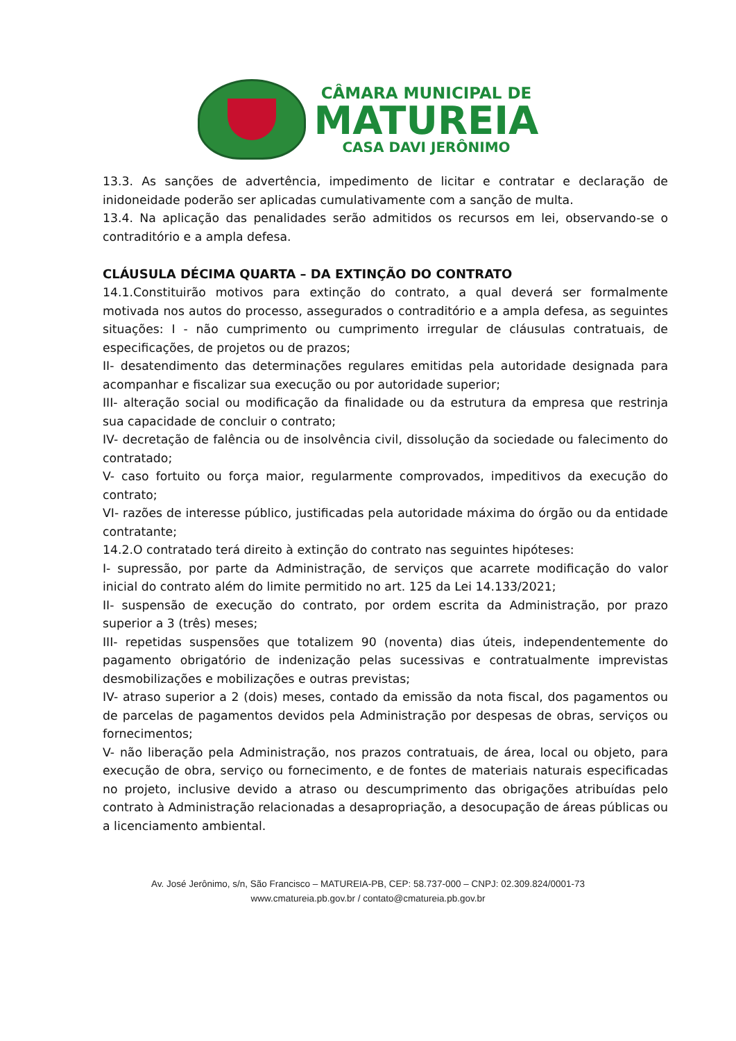CÂMARA MUNICIPAL DE
MATUREIA
CASA DAVI JERÔNIMO
13.3. As sanções de advertência, impedimento de licitar e contratar e declaração de inidoneidade poderão ser aplicadas cumulativamente com a sanção de multa.
13.4. Na aplicação das penalidades serão admitidos os recursos em lei, observando-se o contraditório e a ampla defesa.
CLÁUSULA DÉCIMA QUARTA – DA EXTINÇÃO DO CONTRATO
14.1.Constituirão motivos para extinção do contrato, a qual deverá ser formalmente motivada nos autos do processo, assegurados o contraditório e a ampla defesa, as seguintes situações: I - não cumprimento ou cumprimento irregular de cláusulas contratuais, de especificações, de projetos ou de prazos;
II- desatendimento das determinações regulares emitidas pela autoridade designada para acompanhar e fiscalizar sua execução ou por autoridade superior;
III- alteração social ou modificação da finalidade ou da estrutura da empresa que restrinja sua capacidade de concluir o contrato;
IV- decretação de falência ou de insolvência civil, dissolução da sociedade ou falecimento do contratado;
V- caso fortuito ou força maior, regularmente comprovados, impeditivos da execução do contrato;
VI- razões de interesse público, justificadas pela autoridade máxima do órgão ou da entidade contratante;
14.2.O contratado terá direito à extinção do contrato nas seguintes hipóteses:
I- supressão, por parte da Administração, de serviços que acarrete modificação do valor inicial do contrato além do limite permitido no art. 125 da Lei 14.133/2021;
II- suspensão de execução do contrato, por ordem escrita da Administração, por prazo superior a 3 (três) meses;
III- repetidas suspensões que totalizem 90 (noventa) dias úteis, independentemente do pagamento obrigatório de indenização pelas sucessivas e contratualmente imprevistas desmobilizações e mobilizações e outras previstas;
IV- atraso superior a 2 (dois) meses, contado da emissão da nota fiscal, dos pagamentos ou de parcelas de pagamentos devidos pela Administração por despesas de obras, serviços ou fornecimentos;
V- não liberação pela Administração, nos prazos contratuais, de área, local ou objeto, para execução de obra, serviço ou fornecimento, e de fontes de materiais naturais especificadas no projeto, inclusive devido a atraso ou descumprimento das obrigações atribuídas pelo contrato à Administração relacionadas a desapropriação, a desocupação de áreas públicas ou a licenciamento ambiental.
Av. José Jerônimo, s/n, São Francisco – MATUREIA-PB, CEP: 58.737-000 – CNPJ: 02.309.824/0001-73
www.cmatureia.pb.gov.br / contato@cmatureia.pb.gov.br